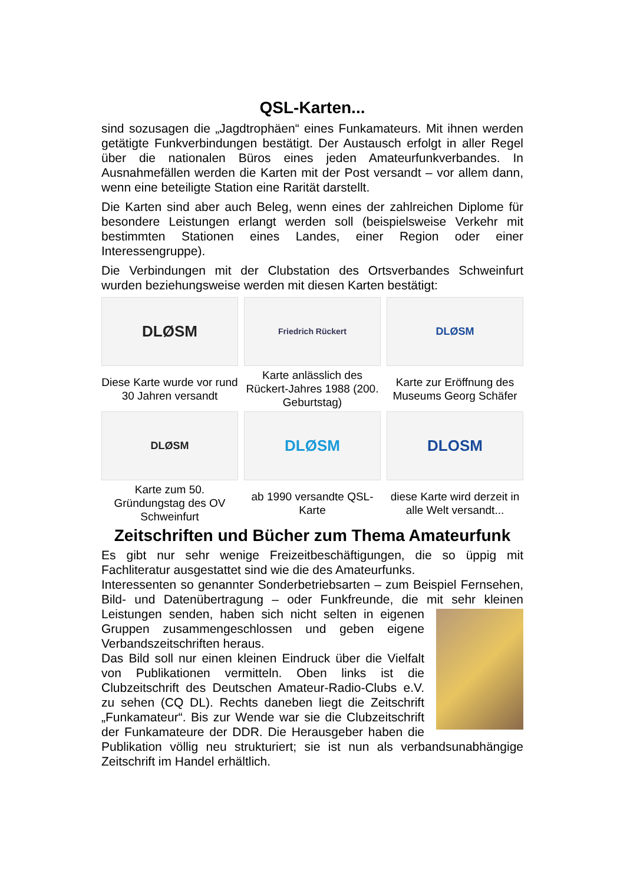QSL-Karten...
sind sozusagen die „Jagdtrophäen“ eines Funkamateurs. Mit ihnen werden getätigte Funkverbindungen bestätigt. Der Austausch erfolgt in aller Regel über die nationalen Büros eines jeden Amateurfunkverbandes. In Ausnahmefällen werden die Karten mit der Post versandt – vor allem dann, wenn eine beteiligte Station eine Rarität darstellt.
Die Karten sind aber auch Beleg, wenn eines der zahlreichen Diplome für besondere Leistungen erlangt werden soll (beispielsweise Verkehr mit bestimmten Stationen eines Landes, einer Region oder einer Interessengruppe).
Die Verbindungen mit der Clubstation des Ortsverbandes Schweinfurt wurden beziehungsweise werden mit diesen Karten bestätigt:
DLØSM
Friedrich Rückert
DLØSM
Diese Karte wurde vor rund 30 Jahren versandt
Karte anlässlich des Rückert-Jahres 1988 (200. Geburtstag)
Karte zur Eröffnung des Museums Georg Schäfer
DLØSM
DLØSM
DLOSM
Karte zum 50. Gründungstag des OV Schweinfurt
ab 1990 versandte QSL-Karte
diese Karte wird derzeit in alle Welt versandt...
Zeitschriften und Bücher zum Thema Amateurfunk
Es gibt nur sehr wenige Freizeitbeschäftigungen, die so üppig mit Fachliteratur ausgestattet sind wie die des Amateurfunks.
Interessenten so genannter Sonderbetriebsarten – zum Beispiel Fernsehen, Bild- und Datenübertragung – oder Funkfreunde, die mit sehr kleinen Leistungen senden, haben sich nicht selten in eigenen Gruppen zusammengeschlossen und geben eigene Verbandszeitschriften heraus.
Das Bild soll nur einen kleinen Eindruck über die Vielfalt von Publikationen vermitteln. Oben links ist die Clubzeitschrift des Deutschen Amateur-Radio-Clubs e.V. zu sehen (CQ DL). Rechts daneben liegt die Zeitschrift „Funkamateur“. Bis zur Wende war sie die Clubzeitschrift der Funkamateure der DDR. Die Herausgeber haben die Publikation völlig neu strukturiert; sie ist nun als verbandsunabhängige Zeitschrift im Handel erhältlich.